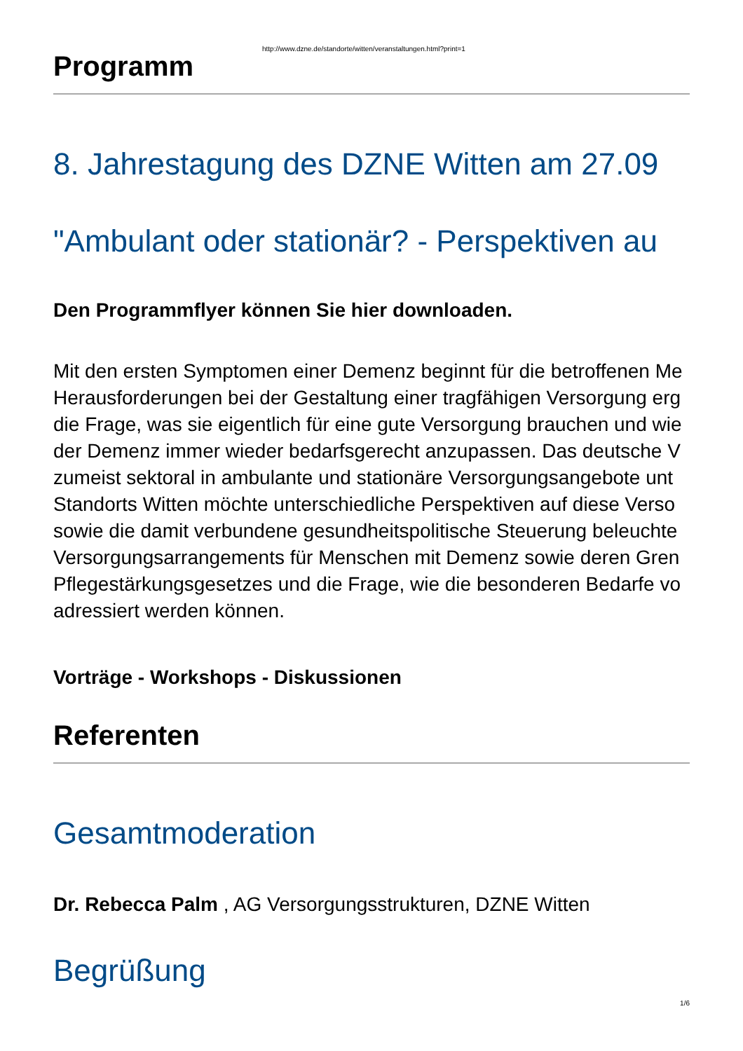http://www.dzne.de/standorte/witten/veranstaltungen.html?print=1
Programm
8. Jahrestagung des DZNE Witten am 27.09
"Ambulant oder stationär? - Perspektiven au
Den Programmflyer können Sie hier downloaden.
Mit den ersten Symptomen einer Demenz beginnt für die betroffenen Me
Herausforderungen bei der Gestaltung einer tragfähigen Versorgung erg
die Frage, was sie eigentlich für eine gute Versorgung brauchen und wie
der Demenz immer wieder bedarfsgerecht anzupassen. Das deutsche V
zumeist sektoral in ambulante und stationäre Versorgungsangebote unt
Standorts Witten möchte unterschiedliche Perspektiven auf diese Verso
sowie die damit verbundene gesundheitspolitische Steuerung beleuchte
Versorgungsarrangements für Menschen mit Demenz sowie deren Gren
Pflegestärkungsgesetzes und die Frage, wie die besonderen Bedarfe vo
adressiert werden können.
Vorträge - Workshops - Diskussionen
Referenten
Gesamtmoderation
Dr. Rebecca Palm , AG Versorgungsstrukturen, DZNE Witten
Begrüßung
1/6